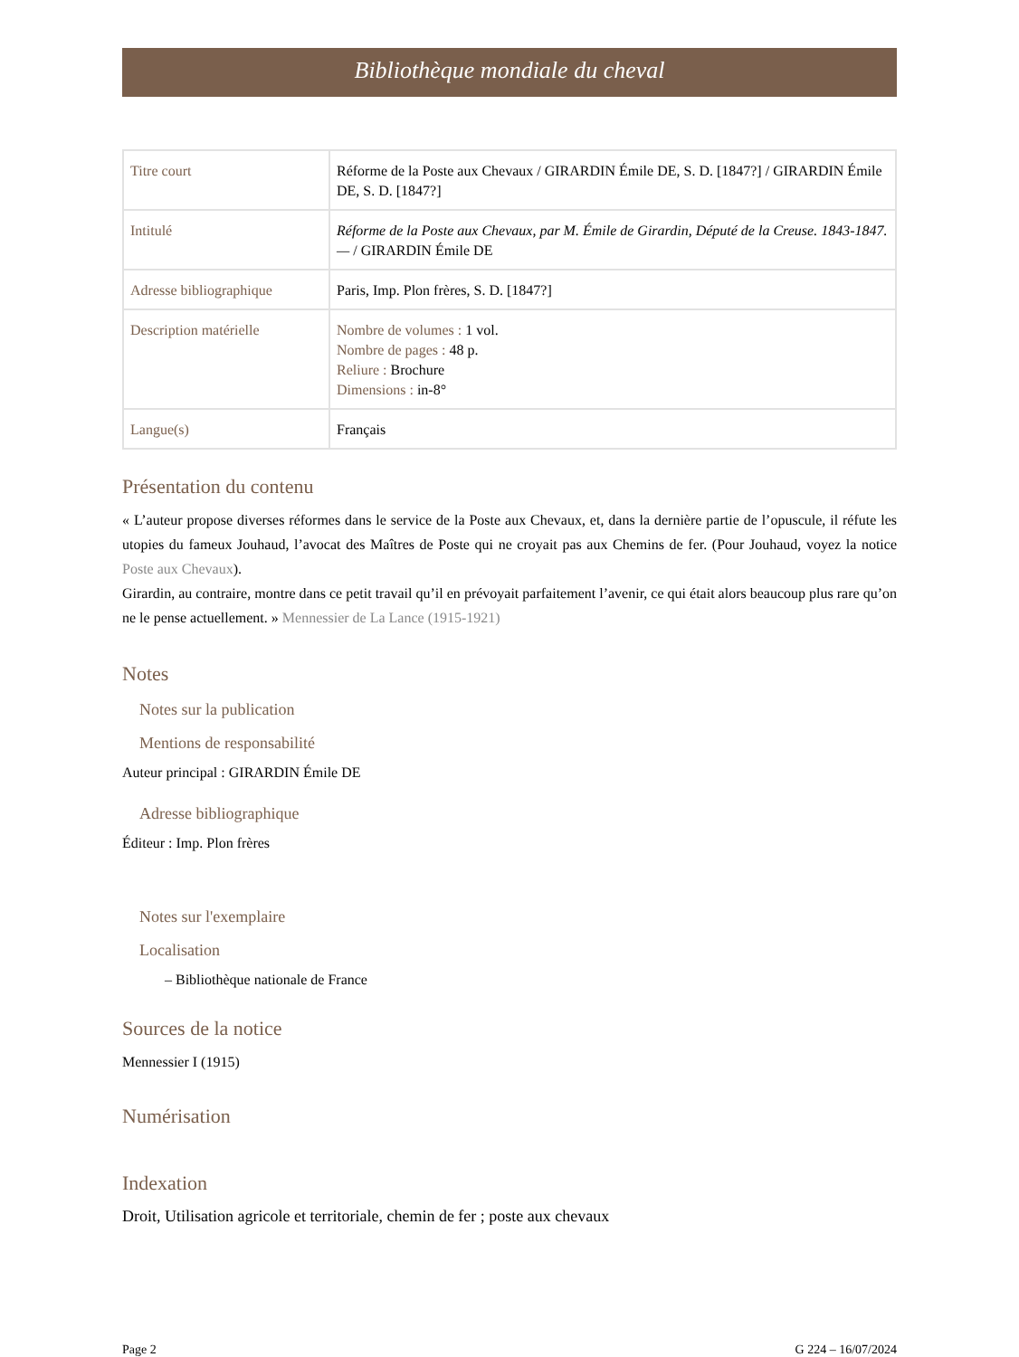Bibliothèque mondiale du cheval
| Titre court | Réforme de la Poste aux Chevaux / GIRARDIN Émile DE, S. D. [1847?] / GIRARDIN Émile DE, S. D. [1847?] |
| Intitulé | Réforme de la Poste aux Chevaux, par M. Émile de Girardin, Député de la Creuse. 1843-1847. — / GIRARDIN Émile DE |
| Adresse bibliographique | Paris, Imp. Plon frères, S. D. [1847?] |
| Description matérielle | Nombre de volumes : 1 vol. Nombre de pages : 48 p. Reliure : Brochure Dimensions : in-8° |
| Langue(s) | Français |
Présentation du contenu
« L’auteur propose diverses réformes dans le service de la Poste aux Chevaux, et, dans la dernière partie de l’opuscule, il réfute les utopies du fameux Jouhaud, l’avocat des Maîtres de Poste qui ne croyait pas aux Chemins de fer. (Pour Jouhaud, voyez la notice Poste aux Chevaux).
Girardin, au contraire, montre dans ce petit travail qu’il en prévoyait parfaitement l’avenir, ce qui était alors beaucoup plus rare qu’on ne le pense actuellement. » Mennessier de La Lance (1915-1921)
Notes
Notes sur la publication
Mentions de responsabilité
Auteur principal : GIRARDIN Émile DE
Adresse bibliographique
Éditeur : Imp. Plon frères
Notes sur l'exemplaire
Localisation
– Bibliothèque nationale de France
Sources de la notice
Mennessier I (1915)
Numérisation
Indexation
Droit, Utilisation agricole et territoriale, chemin de fer ; poste aux chevaux
Page 2 G 224 – 16/07/2024